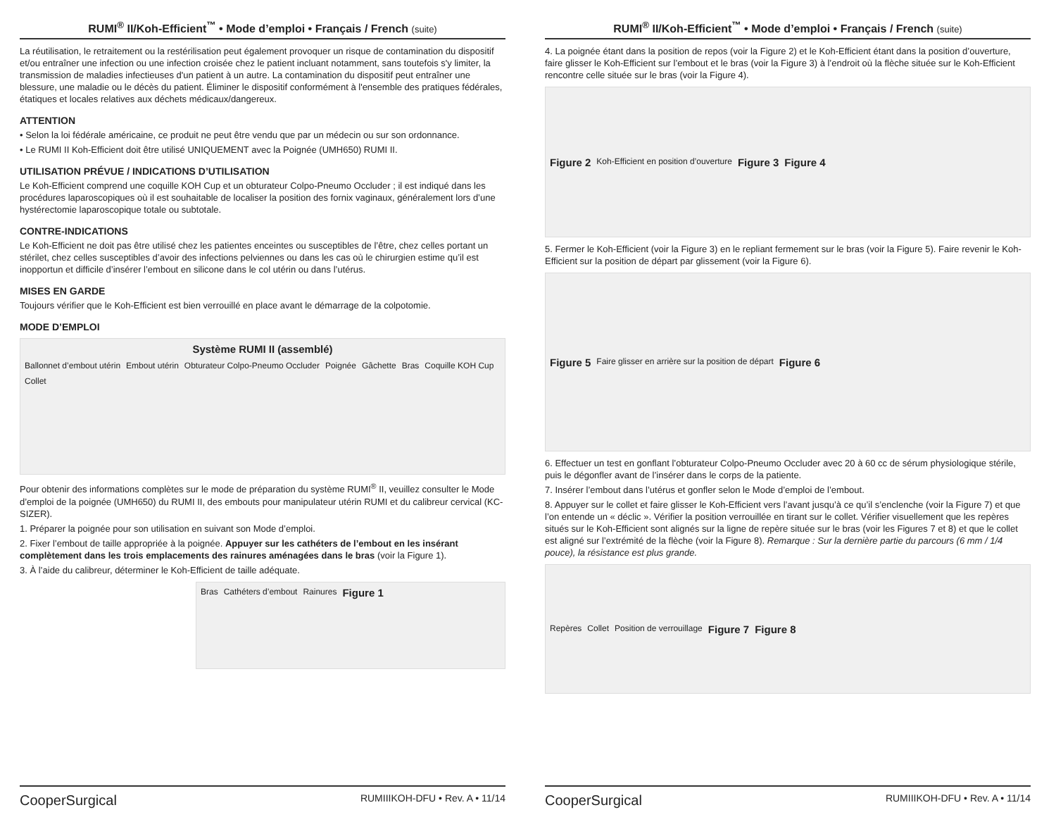RUMI<sup>®</sup> II/Koh-Efficient<sup>™</sup> • Mode d’emploi • Français / French (suite)
La réutilisation, le retraitement ou la restérilisation peut également provoquer un risque de contamination du dispositif et/ou entraîner une infection ou une infection croisée chez le patient incluant notamment, sans toutefois s'y limiter, la transmission de maladies infectieuses d'un patient à un autre. La contamination du dispositif peut entraîner une blessure, une maladie ou le décès du patient. Éliminer le dispositif conformément à l'ensemble des pratiques fédérales, étatiques et locales relatives aux déchets médicaux/dangereux.
ATTENTION
• Selon la loi fédérale américaine, ce produit ne peut être vendu que par un médecin ou sur son ordonnance.
• Le RUMI II Koh-Efficient doit être utilisé UNIQUEMENT avec la Poignée (UMH650) RUMI II.
UTILISATION PRÉVUE / INDICATIONS D’UTILISATION
Le Koh-Efficient comprend une coquille KOH Cup et un obturateur Colpo-Pneumo Occluder ; il est indiqué dans les procédures laparoscopiques où il est souhaitable de localiser la position des fornix vaginaux, généralement lors d’une hystérectomie laparoscopique totale ou subtotale.
CONTRE-INDICATIONS
Le Koh-Efficient ne doit pas être utilisé chez les patientes enceintes ou susceptibles de l’être, chez celles portant un stérilet, chez celles susceptibles d’avoir des infections pelviennes ou dans les cas où le chirurgien estime qu’il est inopportun et difficile d’insérer l’embout en silicone dans le col utérin ou dans l’utérus.
MISES EN GARDE
Toujours vérifier que le Koh-Efficient est bien verrouillé en place avant le démarrage de la colpotomie.
MODE D’EMPLOI
Système RUMI II (assemblé) Ballonnet d’embout utérin Embout utérin Obturateur Colpo-Pneumo Occluder Poignée Gâchette Bras Coquille KOH Cup Collet
Pour obtenir des informations complètes sur le mode de préparation du système RUMI<sup>®</sup> II, veuillez consulter le Mode d’emploi de la poignée (UMH650) du RUMI II, des embouts pour manipulateur utérin RUMI et du calibreur cervical (KC-SIZER).
1. Préparer la poignée pour son utilisation en suivant son Mode d’emploi.
2. Fixer l’embout de taille appropriée à la poignée. Appuyer sur les cathéters de l’embout en les insérant complètement dans les trois emplacements des rainures aménagées dans le bras (voir la Figure 1).
3. À l’aide du calibreur, déterminer le Koh-Efficient de taille adéquate.
Bras Cathéters d’embout Rainures Figure 1
CooperSurgical RUMIIIKOH-DFU • Rev. A • 11/14
RUMI<sup>®</sup> II/Koh-Efficient<sup>™</sup> • Mode d’emploi • Français / French (suite)
4. La poignée étant dans la position de repos (voir la Figure 2) et le Koh-Efficient étant dans la position d’ouverture, faire glisser le Koh-Efficient sur l’embout et le bras (voir la Figure 3) à l’endroit où la flèche située sur le Koh-Efficient rencontre celle située sur le bras (voir la Figure 4).
Figure 2 Koh-Efficient en position d’ouverture Figure 3 Figure 4
5. Fermer le Koh-Efficient (voir la Figure 3) en le repliant fermement sur le bras (voir la Figure 5). Faire revenir le Koh-Efficient sur la position de départ par glissement (voir la Figure 6).
Figure 5 Faire glisser en arrière sur la position de départ Figure 6
6. Effectuer un test en gonflant l’obturateur Colpo-Pneumo Occluder avec 20 à 60 cc de sérum physiologique stérile, puis le dégonfler avant de l’insérer dans le corps de la patiente.
7. Insérer l’embout dans l’utérus et gonfler selon le Mode d’emploi de l’embout.
8. Appuyer sur le collet et faire glisser le Koh-Efficient vers l’avant jusqu’à ce qu’il s’enclenche (voir la Figure 7) et que l’on entende un « déclic ». Vérifier la position verrouillée en tirant sur le collet. Vérifier visuellement que les repères situés sur le Koh-Efficient sont alignés sur la ligne de repère située sur le bras (voir les Figures 7 et 8) et que le collet est aligné sur l’extrémité de la flèche (voir la Figure 8). Remarque : Sur la dernière partie du parcours (6 mm / 1/4 pouce), la résistance est plus grande.
Repères Collet Position de verrouillage Figure 7 Figure 8
CooperSurgical RUMIIIKOH-DFU • Rev. A • 11/14